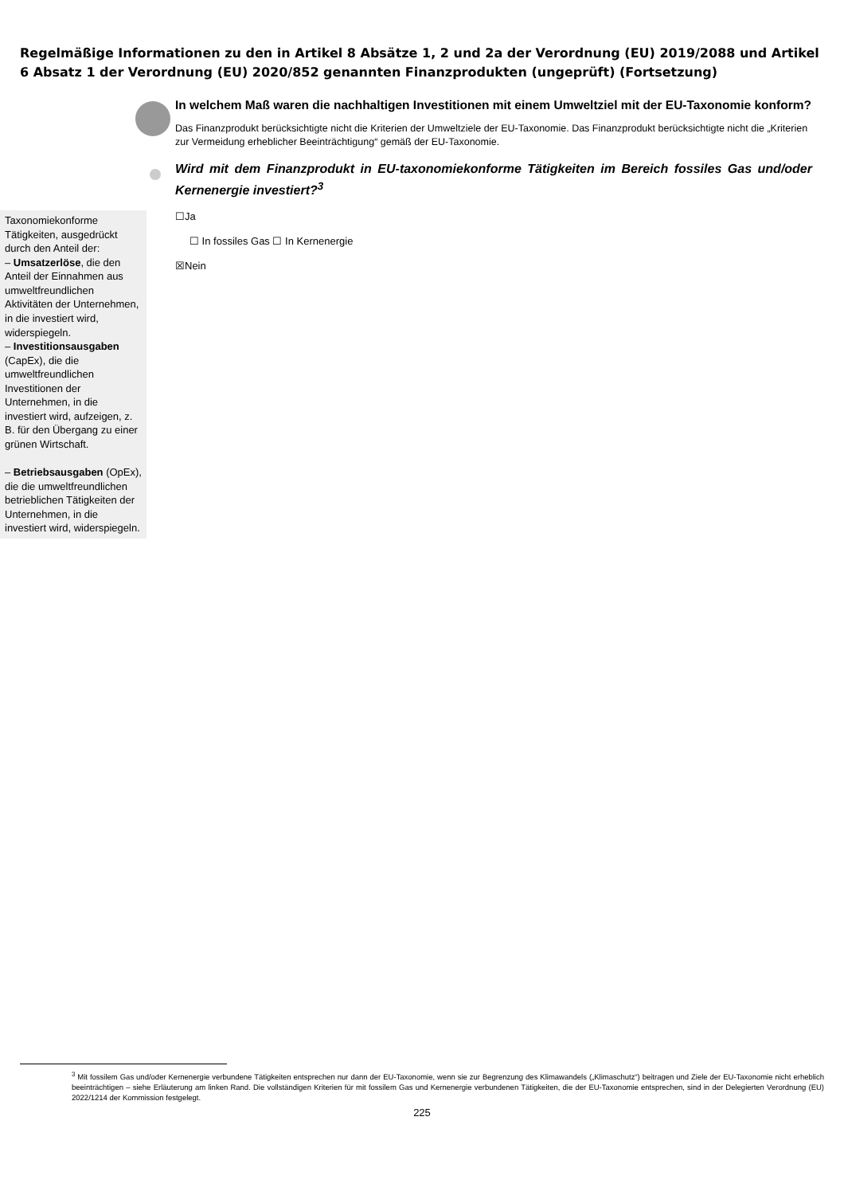Regelmäßige Informationen zu den in Artikel 8 Absätze 1, 2 und 2a der Verordnung (EU) 2019/2088 und Artikel 6 Absatz 1 der Verordnung (EU) 2020/852 genannten Finanzprodukten (ungeprüft) (Fortsetzung)
In welchem Maß waren die nachhaltigen Investitionen mit einem Umweltziel mit der EU-Taxonomie konform?
Das Finanzprodukt berücksichtigte nicht die Kriterien der Umweltziele der EU-Taxonomie. Das Finanzprodukt berücksichtigte nicht die „Kriterien zur Vermeidung erheblicher Beeinträchtigung“ gemäß der EU-Taxonomie.
Wird mit dem Finanzprodukt in EU-taxonomiekonforme Tätigkeiten im Bereich fossiles Gas und/oder Kernenergie investiert?<sup>3</sup>
Taxonomiekonforme Tätigkeiten, ausgedrückt durch den Anteil der:
– Umsatzerlöse, die den Anteil der Einnahmen aus umweltfreundlichen Aktivitäten der Unternehmen, in die investiert wird, widerspiegeln.
– Investitionsausgaben (CapEx), die die umweltfreundlichen Investitionen der Unternehmen, in die investiert wird, aufzeigen, z. B. für den Übergang zu einer grünen Wirtschaft.
– Betriebsausgaben (OpEx), die die umweltfreundlichen betrieblichen Tätigkeiten der Unternehmen, in die investiert wird, widerspiegeln.
☐Ja
☐ In fossiles Gas ☐ In Kernenergie
☒Nein
<sup>3</sup> Mit fossilem Gas und/oder Kernenergie verbundene Tätigkeiten entsprechen nur dann der EU-Taxonomie, wenn sie zur Begrenzung des Klimawandels („Klimaschutz“) beitragen und Ziele der EU-Taxonomie nicht erheblich beeinträchtigen – siehe Erläuterung am linken Rand. Die vollständigen Kriterien für mit fossilem Gas und Kernenergie verbundenen Tätigkeiten, die der EU-Taxonomie entsprechen, sind in der Delegierten Verordnung (EU) 2022/1214 der Kommission festgelegt.
225